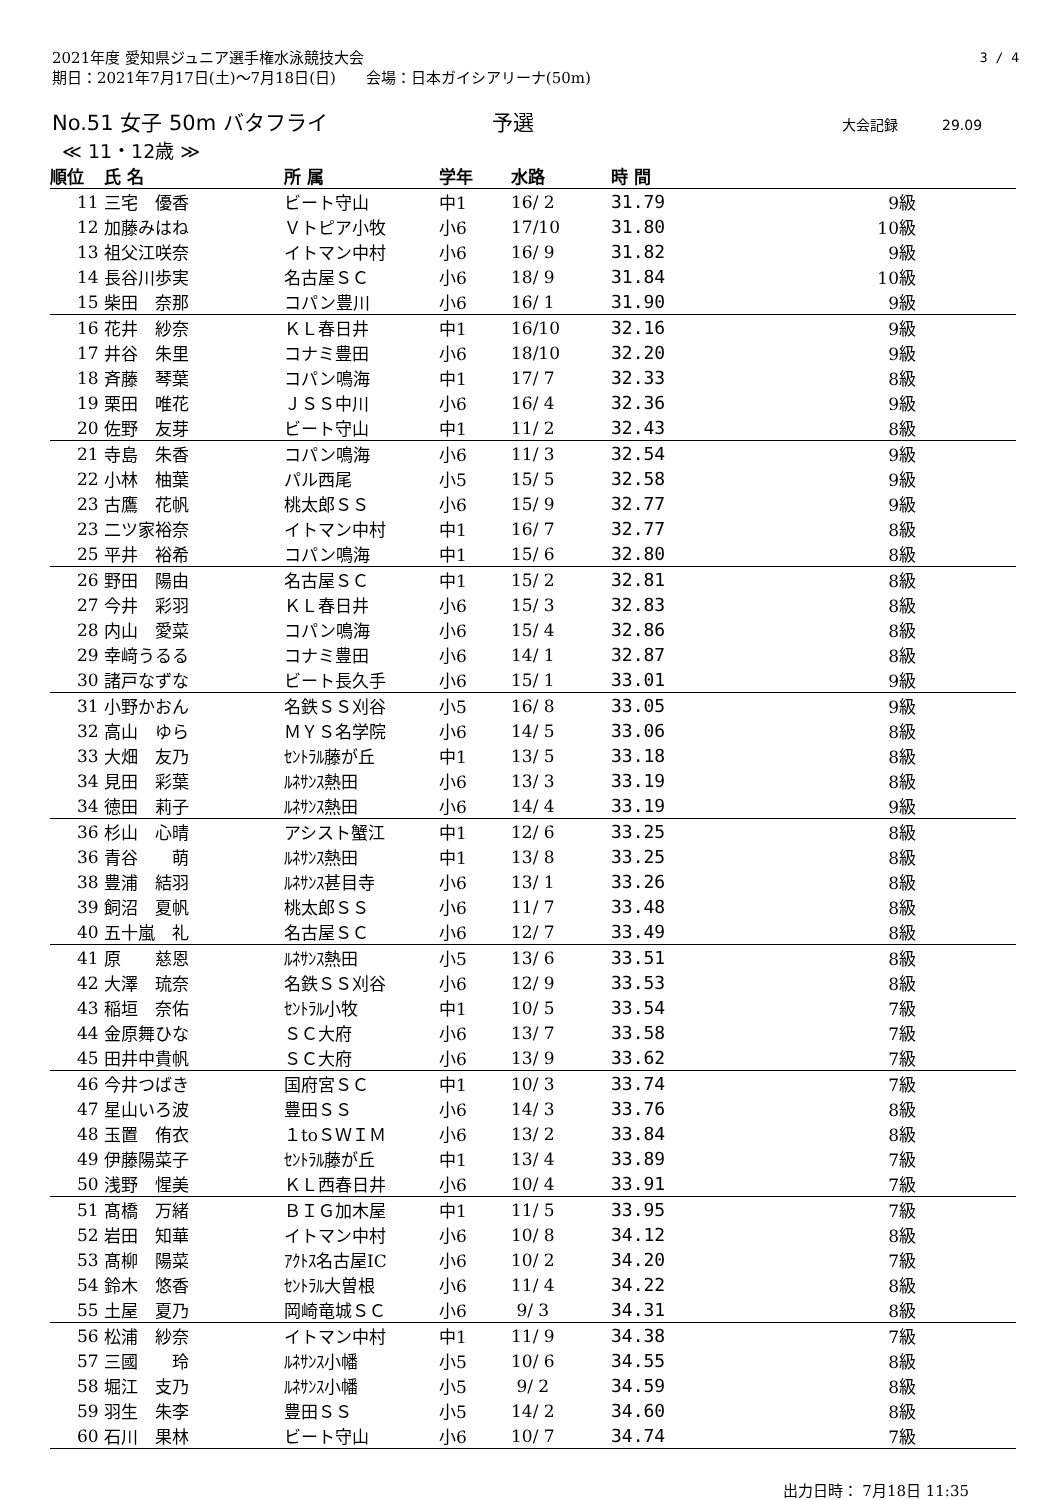2021年度 愛知県ジュニア選手権水泳競技大会
期日：2021年7月17日(土)～7月18日(日)　　会場：日本ガイシアリーナ(50m)
3 / 4
No.51 女子 50m バタフライ 予選
大会記録 29.09
≪ 11・12歳 ≫
| 順位 | 氏 名 | 所 属 | 学年 | 水路 | 時 間 | |
| --- | --- | --- | --- | --- | --- | --- |
| 11 | 三宅 優香 | ビート守山 | 中1 | 16/ 2 | 31.79 | 9級 |
| 12 | 加藤みはね | Ｖトピア小牧 | 小6 | 17/10 | 31.80 | 10級 |
| 13 | 祖父江咲奈 | イトマン中村 | 小6 | 16/ 9 | 31.82 | 9級 |
| 14 | 長谷川歩実 | 名古屋ＳＣ | 小6 | 18/ 9 | 31.84 | 10級 |
| 15 | 柴田 奈那 | コパン豊川 | 小6 | 16/ 1 | 31.90 | 9級 |
| 16 | 花井 紗奈 | ＫＬ春日井 | 中1 | 16/10 | 32.16 | 9級 |
| 17 | 井谷 朱里 | コナミ豊田 | 小6 | 18/10 | 32.20 | 9級 |
| 18 | 斉藤 琴葉 | コパン鳴海 | 中1 | 17/ 7 | 32.33 | 8級 |
| 19 | 栗田 唯花 | ＪＳＳ中川 | 小6 | 16/ 4 | 32.36 | 9級 |
| 20 | 佐野 友芽 | ビート守山 | 中1 | 11/ 2 | 32.43 | 8級 |
| 21 | 寺島 朱香 | コパン鳴海 | 小6 | 11/ 3 | 32.54 | 9級 |
| 22 | 小林 柚葉 | パル西尾 | 小5 | 15/ 5 | 32.58 | 9級 |
| 23 | 古鷹 花帆 | 桃太郎ＳＳ | 小6 | 15/ 9 | 32.77 | 9級 |
| 23 | 二ツ家裕奈 | イトマン中村 | 中1 | 16/ 7 | 32.77 | 8級 |
| 25 | 平井 裕希 | コパン鳴海 | 中1 | 15/ 6 | 32.80 | 8級 |
| 26 | 野田 陽由 | 名古屋ＳＣ | 中1 | 15/ 2 | 32.81 | 8級 |
| 27 | 今井 彩羽 | ＫＬ春日井 | 小6 | 15/ 3 | 32.83 | 8級 |
| 28 | 内山 愛菜 | コパン鳴海 | 小6 | 15/ 4 | 32.86 | 8級 |
| 29 | 幸﨑うるる | コナミ豊田 | 小6 | 14/ 1 | 32.87 | 8級 |
| 30 | 諸戸なずな | ビート長久手 | 小6 | 15/ 1 | 33.01 | 9級 |
| 31 | 小野かおん | 名鉄ＳＳ刈谷 | 小5 | 16/ 8 | 33.05 | 9級 |
| 32 | 高山 ゆら | ＭＹＳ名学院 | 小6 | 14/ 5 | 33.06 | 8級 |
| 33 | 大畑 友乃 | ｾﾝﾄﾗﾙ藤が丘 | 中1 | 13/ 5 | 33.18 | 8級 |
| 34 | 見田 彩葉 | ﾙﾈｻﾝｽ熱田 | 小6 | 13/ 3 | 33.19 | 8級 |
| 34 | 徳田 莉子 | ﾙﾈｻﾝｽ熱田 | 小6 | 14/ 4 | 33.19 | 9級 |
| 36 | 杉山 心晴 | アシスト蟹江 | 中1 | 12/ 6 | 33.25 | 8級 |
| 36 | 青谷 萌 | ﾙﾈｻﾝｽ熱田 | 中1 | 13/ 8 | 33.25 | 8級 |
| 38 | 豊浦 結羽 | ﾙﾈｻﾝｽ甚目寺 | 小6 | 13/ 1 | 33.26 | 8級 |
| 39 | 飼沼 夏帆 | 桃太郎ＳＳ | 小6 | 11/ 7 | 33.48 | 8級 |
| 40 | 五十嵐 礼 | 名古屋ＳＣ | 小6 | 12/ 7 | 33.49 | 8級 |
| 41 | 原 慈恩 | ﾙﾈｻﾝｽ熱田 | 小5 | 13/ 6 | 33.51 | 8級 |
| 42 | 大澤 琉奈 | 名鉄ＳＳ刈谷 | 小6 | 12/ 9 | 33.53 | 8級 |
| 43 | 稲垣 奈佑 | ｾﾝﾄﾗﾙ小牧 | 中1 | 10/ 5 | 33.54 | 7級 |
| 44 | 金原舞ひな | ＳＣ大府 | 小6 | 13/ 7 | 33.58 | 7級 |
| 45 | 田井中貴帆 | ＳＣ大府 | 小6 | 13/ 9 | 33.62 | 7級 |
| 46 | 今井つばき | 国府宮ＳＣ | 中1 | 10/ 3 | 33.74 | 7級 |
| 47 | 星山いろ波 | 豊田ＳＳ | 小6 | 14/ 3 | 33.76 | 8級 |
| 48 | 玉置 侑衣 | １toＳＷＩＭ | 小6 | 13/ 2 | 33.84 | 8級 |
| 49 | 伊藤陽菜子 | ｾﾝﾄﾗﾙ藤が丘 | 中1 | 13/ 4 | 33.89 | 7級 |
| 50 | 浅野 惺美 | ＫＬ西春日井 | 小6 | 10/ 4 | 33.91 | 7級 |
| 51 | 髙橋 万緒 | ＢＩＧ加木屋 | 中1 | 11/ 5 | 33.95 | 7級 |
| 52 | 岩田 知華 | イトマン中村 | 小6 | 10/ 8 | 34.12 | 8級 |
| 53 | 髙柳 陽菜 | ｱｸﾄｽ名古屋IC | 小6 | 10/ 2 | 34.20 | 7級 |
| 54 | 鈴木 悠香 | ｾﾝﾄﾗﾙ大曽根 | 小6 | 11/ 4 | 34.22 | 8級 |
| 55 | 土屋 夏乃 | 岡崎竜城ＳＣ | 小6 | 9/ 3 | 34.31 | 8級 |
| 56 | 松浦 紗奈 | イトマン中村 | 中1 | 11/ 9 | 34.38 | 7級 |
| 57 | 三國 玲 | ﾙﾈｻﾝｽ小幡 | 小5 | 10/ 6 | 34.55 | 8級 |
| 58 | 堀江 支乃 | ﾙﾈｻﾝｽ小幡 | 小5 | 9/ 2 | 34.59 | 8級 |
| 59 | 羽生 朱李 | 豊田ＳＳ | 小5 | 14/ 2 | 34.60 | 8級 |
| 60 | 石川 果林 | ビート守山 | 小6 | 10/ 7 | 34.74 | 7級 |
出力日時： 7月18日 11:35